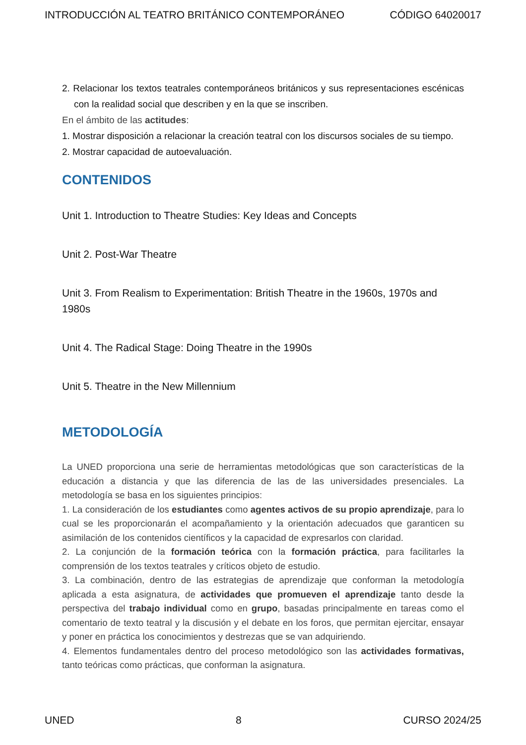INTRODUCCIÓN AL TEATRO BRITÁNICO CONTEMPORÁNEO CÓDIGO 64020017
2. Relacionar los textos teatrales contemporáneos británicos y sus representaciones escénicas con la realidad social que describen y en la que se inscriben.
En el ámbito de las actitudes:
1. Mostrar disposición a relacionar la creación teatral con los discursos sociales de su tiempo.
2. Mostrar capacidad de autoevaluación.
CONTENIDOS
Unit 1. Introduction to Theatre Studies: Key Ideas and Concepts
Unit 2. Post-War Theatre
Unit 3. From Realism to Experimentation: British Theatre in the 1960s, 1970s and 1980s
Unit 4. The Radical Stage: Doing Theatre in the 1990s
Unit 5. Theatre in the New Millennium
METODOLOGÍA
La UNED proporciona una serie de herramientas metodológicas que son características de la educación a distancia y que las diferencia de las de las universidades presenciales. La metodología se basa en los siguientes principios:
1. La consideración de los estudiantes como agentes activos de su propio aprendizaje, para lo cual se les proporcionarán el acompañamiento y la orientación adecuados que garanticen su asimilación de los contenidos científicos y la capacidad de expresarlos con claridad.
2. La conjunción de la formación teórica con la formación práctica, para facilitarles la comprensión de los textos teatrales y críticos objeto de estudio.
3. La combinación, dentro de las estrategias de aprendizaje que conforman la metodología aplicada a esta asignatura, de actividades que promueven el aprendizaje tanto desde la perspectiva del trabajo individual como en grupo, basadas principalmente en tareas como el comentario de texto teatral y la discusión y el debate en los foros, que permitan ejercitar, ensayar y poner en práctica los conocimientos y destrezas que se van adquiriendo.
4. Elementos fundamentales dentro del proceso metodológico son las actividades formativas, tanto teóricas como prácticas, que conforman la asignatura.
UNED 8 CURSO 2024/25